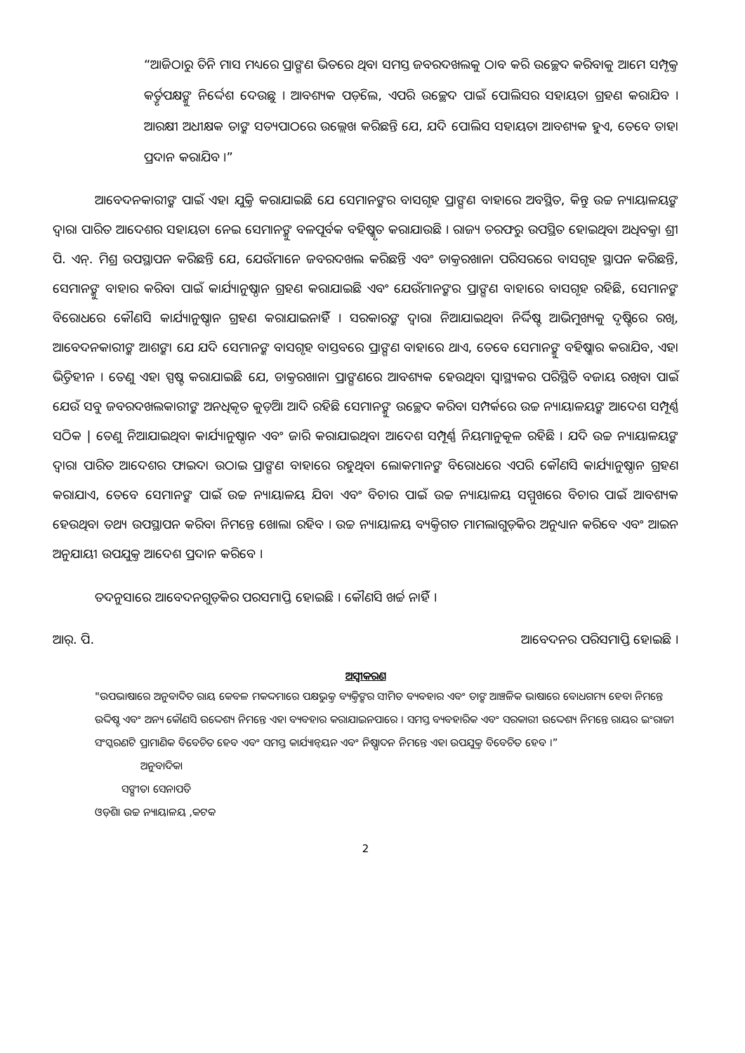“ଆଜିଠାରୁ ତିନି ମାସ ମଧ୍ୟରେ ପ୍ରାଙ୍ଗଣ ଭିତରେ ଥିବା ସମସ୍ତ ଜବରଦଖଲକୁ ଠାବ କରି ଉଚ୍ଛେଦ କରିବାକୁ ଆମେ ସମ୍ପୃକ୍ତ କର୍ତ୍ତୃପକ୍ଷଙ୍କୁ ନିର୍ଦ୍ଦେଶ ଦେଉଛୁ । ଆବଶ୍ୟକ ପଡ଼ିଲେ, ଏପରି ଉଚ୍ଛେଦ ପାଇଁ ପୋଲିସର ସହାୟତା ଗ୍ରହଣ କରାଯିବ । ଆରକ୍ଷୀ ଅଧୀକ୍ଷକ ତାଙ୍କ ସତ୍ୟପାଠରେ ଉଲ୍ଲେଖ କରିଛନ୍ତି ଯେ, ଯଦି ପୋଲିସ ସହାୟତା ଆବଶ୍ୟକ ହୁଏ, ତେବେ ତାହା ପ୍ରଦାନ କରାଯିବ ।”
ଆବେଦନକାରୀଙ୍କ ପାଇଁ ଏହା ଯୁକ୍ତି କରାଯାଇଛି ଯେ ସେମାନଙ୍କର ବାସଗୃହ ପ୍ରାଙ୍ଗଣ ବାହାରେ ଅବସ୍ଥିତ, କିନ୍ତୁ ଉଚ୍ଚ ନ୍ୟାୟାଳୟଙ୍କ ଦ୍ୱାରା ପାରିତ ଆଦେଶର ସହାୟତା ନେଇ ସେମାନଙ୍କୁ ବଳପୂର୍ବକ ବହିଷ୍କୃତ କରାଯାଉଛି । ରାଜ୍ୟ ତରଫରୁ ଉପସ୍ଥିତ ହୋଇଥିବା ଅଧିବକ୍ତା ଶ୍ରୀ ପି. ଏନ୍. ମିଶ୍ର ଉପସ୍ଥାପନ କରିଛନ୍ତି ଯେ, ଯେଉଁମାନେ ଜବରଦଖଲ କରିଛନ୍ତି ଏବଂ ଡାକ୍ତରଖାନା ପରିସରରେ ବାସଗୃହ ସ୍ଥାପନ କରିଛନ୍ତି, ସେମାନଙ୍କୁ ବାହାର କରିବା ପାଇଁ କାର୍ଯ୍ୟାନୁଷ୍ଠାନ ଗ୍ରହଣ କରାଯାଇଛି ଏବଂ ଯେଉଁମାନଙ୍କର ପ୍ରାଙ୍ଗଣ ବାହାରେ ବାସଗୃହ ରହିଛି, ସେମାନଙ୍କ ବିରୋଧରେ କୌଣସି କାର୍ଯ୍ୟାନୁଷ୍ଠାନ ଗ୍ରହଣ କରାଯାଇନାହିଁ । ସରକାରଙ୍କ ଦ୍ୱାରା ନିଆଯାଇଥିବା ନିର୍ଦ୍ଦିଷ୍ଟ ଆଭିମୁଖ୍ୟକୁ ଦୃଷ୍ଟିରେ ରଖି, ଆବେଦନକାରୀଙ୍କ ଆଶଙ୍କା ଯେ ଯଦି ସେମାନଙ୍କ ବାସଗୃହ ବାସ୍ତବରେ ପ୍ରାଙ୍ଗଣ ବାହାରେ ଥାଏ, ତେବେ ସେମାନଙ୍କୁ ବହିଷ୍କାର କରାଯିବ, ଏହା ଭିତ୍ତିହୀନ । ତେଣୁ ଏହା ସ୍ପଷ୍ଟ କରାଯାଇଛି ଯେ, ଡାକ୍ତରଖାନା ପ୍ରାଙ୍ଗଣରେ ଆବଶ୍ୟକ ହେଉଥିବା ସ୍ୱାସ୍ଥ୍ୟକର ପରିସ୍ଥିତି ବଜାୟ ରଖିବା ପାଇଁ ଯେଉଁ ସବୁ ଜବରଦଖଲକାରୀଙ୍କ ଅନଧିକୃତ କୁଡ଼ିଆ ଆଦି ରହିଛି ସେମାନଙ୍କୁ ଉଚ୍ଛେଦ କରିବା ସମ୍ପର୍କରେ ଉଚ୍ଚ ନ୍ୟାୟାଳୟଙ୍କ ଆଦେଶ ସମ୍ପୂର୍ଣ୍ଣ ସଠିକ | ତେଣୁ ନିଆଯାଇଥିବା କାର୍ଯ୍ୟାନୁଷ୍ଠାନ ଏବଂ ଜାରି କରାଯାଇଥିବା ଆଦେଶ ସମ୍ପୂର୍ଣ୍ଣ ନିୟମାନୁକୂଳ ରହିଛି । ଯଦି ଉଚ୍ଚ ନ୍ୟାୟାଳୟଙ୍କ ଦ୍ୱାରା ପାରିତ ଆଦେଶର ଫାଇଦା ଉଠାଇ ପ୍ରାଙ୍ଗଣ ବାହାରେ ରହୁଥିବା ଲୋକମାନଙ୍କ ବିରୋଧରେ ଏପରି କୌଣସି କାର୍ଯ୍ୟାନୁଷ୍ଠାନ ଗ୍ରହଣ କରାଯାଏ, ତେବେ ସେମାନଙ୍କ ପାଇଁ ଉଚ୍ଚ ନ୍ୟାୟାଳୟ ଯିବା ଏବଂ ବିଚାର ପାଇଁ ଉଚ୍ଚ ନ୍ୟାୟାଳୟ ସମ୍ମୁଖରେ ବିଚାର ପାଇଁ ଆବଶ୍ୟକ ହେଉଥିବା ତଥ୍ୟ ଉପସ୍ଥାପନ କରିବା ନିମନ୍ତେ ଖୋଲା ରହିବ । ଉଚ୍ଚ ନ୍ୟାୟାଳୟ ବ୍ୟକ୍ତିଗତ ମାମଲାଗୁଡ଼ିକର ଅନୁଧ୍ୟାନ କରିବେ ଏବଂ ଆଇନ ଅନୁଯାୟୀ ଉପଯୁକ୍ତ ଆଦେଶ ପ୍ରଦାନ କରିବେ ।
ତଦନୁସାରେ ଆବେଦନଗୁଡ଼ିକର ପରସମାପ୍ତି ହୋଇଛି । କୌଣସି ଖର୍ଚ୍ଚ ନାହିଁ ।
ଆର୍. ପି. ଆବେଦନର ପରିସମାପ୍ତି ହୋଇଛି ।
ଅସ୍ୱୀକରଣ
"ଉପଭାଷାରେ ଅନୁବାଦିତ ରାୟ କେବଳ ମକଦ୍ଦମାରେ ପକ୍ଷଭୁକ୍ତ ବ୍ୟକ୍ତିଙ୍କର ସୀମିତ ବ୍ୟବହାର ଏବଂ ତାଙ୍କ ଆଞ୍ଚଳିକ ଭାଷାରେ ବୋଧଗମ୍ୟ ହେବା ନିମନ୍ତେ ଉଦ୍ଦିଷ୍ଟ ଏବଂ ଅନ୍ୟ କୌଣସି ଉଦ୍ଦେଶ୍ୟ ନିମନ୍ତେ ଏହା ବ୍ୟବହାର କରାଯାଇନପାରେ । ସମସ୍ତ ବ୍ୟବହାରିକ ଏବଂ ସରକାରୀ ଉଦ୍ଦେଶ୍ୟ ନିମନ୍ତେ ରାୟର ଇଂରାଜୀ ସଂସ୍କରଣଟି ପ୍ରାମାଣିକ ବିବେଚିତ ହେବ ଏବଂ ସମସ୍ତ କାର୍ଯ୍ୟାନ୍ୱୟନ ଏବଂ ନିଷ୍ପାଦନ ନିମନ୍ତେ ଏହା ଉପଯୁକ୍ତ ବିବେଚିତ ହେବ ।”
ଅନୁବାଦିକା
ସଙ୍ଗୀତା ସେନାପତି
ଓଡ଼ିଶା ଉଚ୍ଚ ନ୍ୟାୟାଳୟ ,କଟକ
2